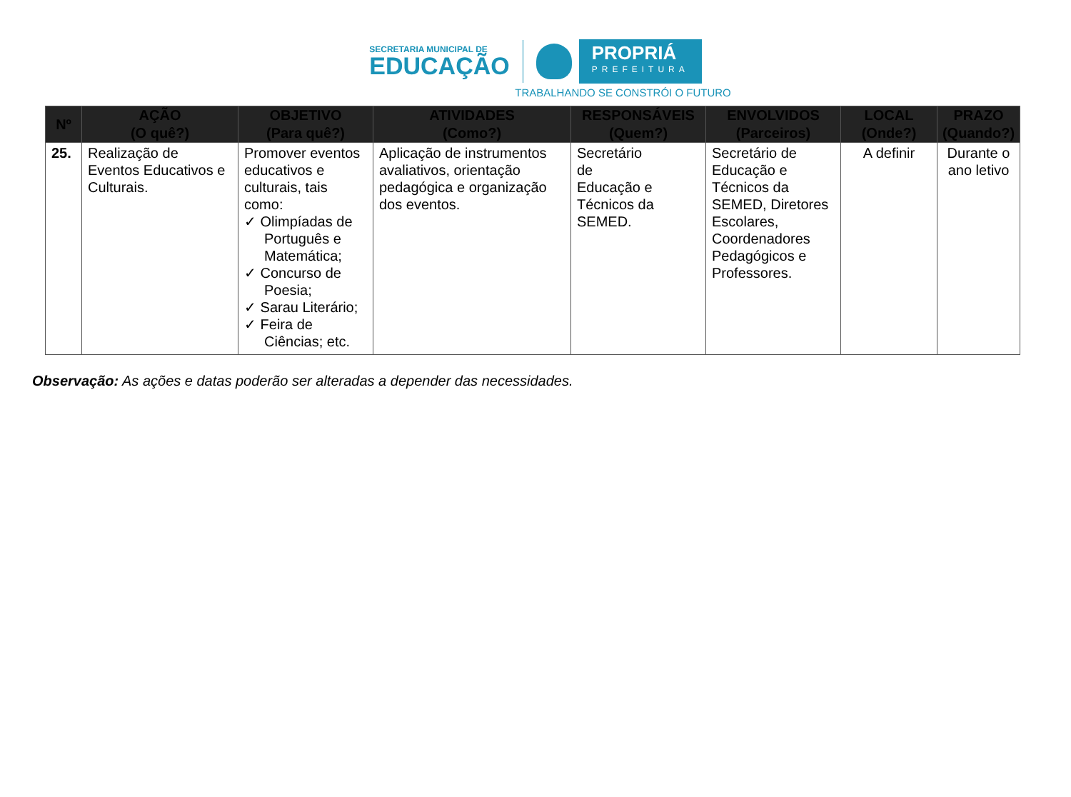SECRETARIA MUNICIPAL DE
EDUCAÇÃO
PROPRIÁ
PREFEITURA
TRABALHANDO SE CONSTRÓI O FUTURO
| Nº | AÇÃO (O quê?) | OBJETIVO (Para quê?) | ATIVIDADES (Como?) | RESPONSÁVEIS (Quem?) | ENVOLVIDOS (Parceiros) | LOCAL (Onde?) | PRAZO (Quando?) |
| --- | --- | --- | --- | --- | --- | --- | --- |
| 25. | Realização de Eventos Educativos e Culturais. | Promover eventos educativos e culturais, tais como: ✓ Olimpíadas de Português e Matemática; ✓ Concurso de Poesia; ✓ Sarau Literário; ✓ Feira de Ciências; etc. | Aplicação de instrumentos avaliativos, orientação pedagógica e organização dos eventos. | Secretário de Educação e Técnicos da SEMED. | Secretário de Educação e Técnicos da SEMED, Diretores Escolares, Coordenadores Pedagógicos e Professores. | A definir | Durante o ano letivo |
Observação: As ações e datas poderão ser alteradas a depender das necessidades.